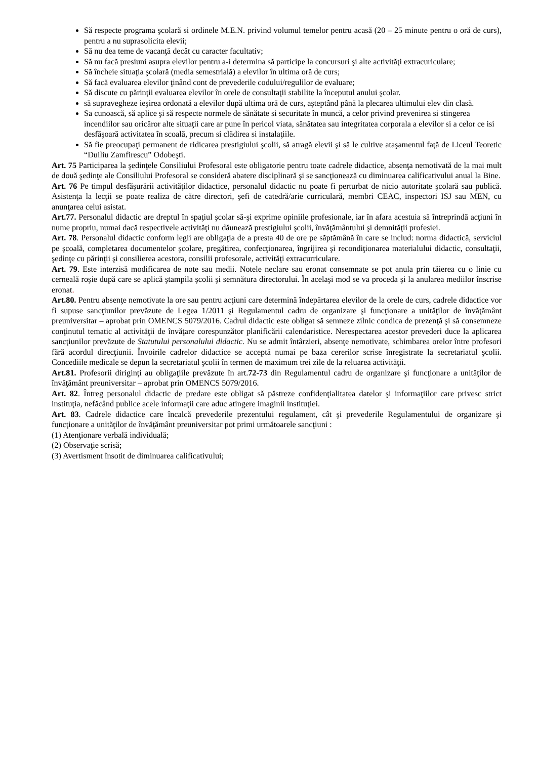Să respecte programa şcolară si ordinele M.E.N. privind volumul temelor pentru acasă (20 – 25 minute pentru o oră de curs), pentru a nu suprasolicita elevii;
Să nu dea teme de vacanţă decât cu caracter facultativ;
Să nu facă presiuni asupra elevilor pentru a-i determina să participe la concursuri şi alte activităţi extracuriculare;
Să încheie situaţia şcolară (media semestrială) a elevilor în ultima oră de curs;
Să facă evaluarea elevilor ţinând cont de prevederile codului/regulilor de evaluare;
Să discute cu părinţii evaluarea elevilor în orele de consultaţii stabilite la începutul anului şcolar.
să supravegheze ieşirea ordonată a elevilor după ultima oră de curs, aşteptând până la plecarea ultimului elev din clasă.
Sa cunoască, să aplice şi să respecte normele de sănătate si securitate în muncă, a celor privind prevenirea si stingerea incendiilor sau oricăror alte situaţii care ar pune în pericol viata, sănătatea sau integritatea corporala a elevilor si a celor ce isi desfăşoară activitatea în scoală, precum si clădirea si instalaţiile.
Să fie preocupaţi permanent de ridicarea prestigiului şcolii, să atragă elevii şi să le cultive ataşamentul faţă de Liceul Teoretic “Duiliu Zamfirescu” Odobeşti.
Art. 75 Participarea la şedinţele Consiliului Profesoral este obligatorie pentru toate cadrele didactice, absenţa nemotivată de la mai mult de două şedinţe ale Consiliului Profesoral se consideră abatere disciplinară şi se sancţionează cu diminuarea calificativului anual la Bine.
Art. 76 Pe timpul desfăşurării activităţilor didactice, personalul didactic nu poate fi perturbat de nicio autoritate şcolară sau publică. Asistenţa la lecţii se poate realiza de către directori, şefi de catedră/arie curriculară, membri CEAC, inspectori ISJ sau MEN, cu anunţarea celui asistat.
Art.77. Personalul didactic are dreptul în spaţiul şcolar să-şi exprime opiniile profesionale, iar în afara acestuia să întreprindă acţiuni în nume propriu, numai dacă respectivele activităţi nu dăunează prestigiului şcolii, învăţământului şi demnităţii profesiei.
Art. 78. Personalul didactic conform legii are obligaţia de a presta 40 de ore pe săptămână în care se includ: norma didactică, serviciul pe şcoală, completarea documentelor şcolare, pregătirea, confecţionarea, îngrijirea şi recondiţionarea materialului didactic, consultaţii, şedinţe cu părinţii şi consilierea acestora, consilii profesorale, activităţi extracurriculare.
Art. 79. Este interzisă modificarea de note sau medii. Notele neclare sau eronat consemnate se pot anula prin tăierea cu o linie cu cerneală roşie după care se aplică ştampila şcolii şi semnătura directorului. În acelaşi mod se va proceda şi la anularea mediilor înscrise eronat.
Art.80. Pentru absenţe nemotivate la ore sau pentru acţiuni care determină îndepărtarea elevilor de la orele de curs, cadrele didactice vor fi supuse sancţiunilor prevăzute de Legea 1/2011 şi Regulamentul cadru de organizare şi funcţionare a unităţilor de învăţământ preuniversitar – aprobat prin OMENCS 5079/2016. Cadrul didactic este obligat să semneze zilnic condica de prezenţă şi să consemneze conţinutul tematic al activităţii de învăţare corespunzător planificării calendaristice. Nerespectarea acestor prevederi duce la aplicarea sancţiunilor prevăzute de Statutului personalului didactic. Nu se admit întârzieri, absenţe nemotivate, schimbarea orelor între profesori fără acordul direcţiunii. Învoirile cadrelor didactice se acceptă numai pe baza cererilor scrise înregistrate la secretariatul şcolii. Concediile medicale se depun la secretariatul şcolii în termen de maximum trei zile de la reluarea activităţii.
Art.81. Profesorii diriginţi au obligaţiile prevăzute în art.72-73 din Regulamentul cadru de organizare şi funcţionare a unităţilor de învăţământ preuniversitar – aprobat prin OMENCS 5079/2016.
Art. 82. Întreg personalul didactic de predare este obligat să păstreze confidenţialitatea datelor şi informaţiilor care privesc strict instituţia, nefăcând publice acele informaţii care aduc atingere imaginii instituţiei.
Art. 83. Cadrele didactice care încalcă prevederile prezentului regulament, cât şi prevederile Regulamentului de organizare şi funcţionare a unităţilor de învăţământ preuniversitar pot primi următoarele sancţiuni :
(1) Atenţionare verbală individuală;
(2) Observaţie scrisă;
(3) Avertisment însotit de diminuarea calificativului;